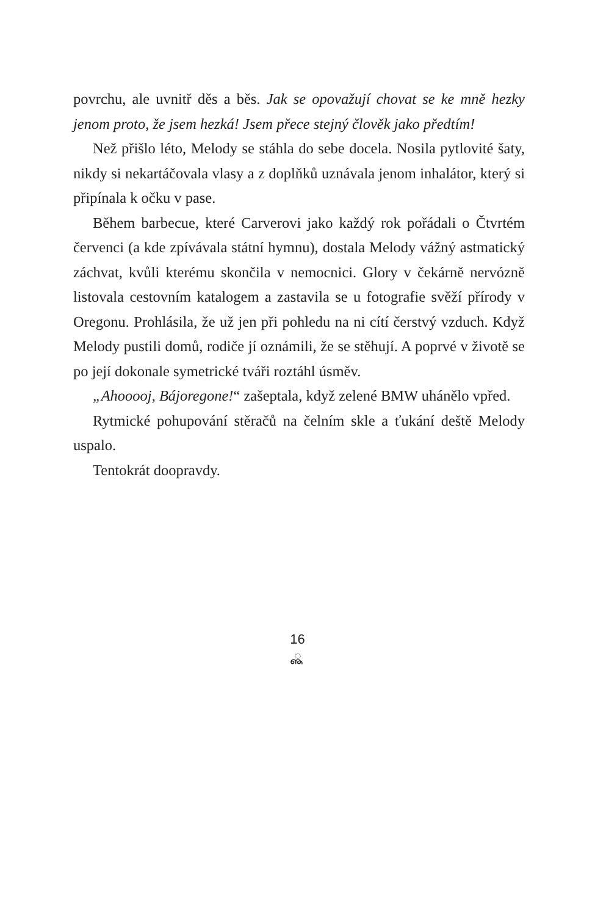povrchu, ale uvnitř děs a běs. Jak se opovažují chovat se ke mně hezky jenom proto, že jsem hezká! Jsem přece stejný člověk jako předtím!
Než přišlo léto, Melody se stáhla do sebe docela. Nosila pytlovité šaty, nikdy si nekartáčovala vlasy a z doplňků uznávala jenom inhalátor, který si připínala k očku v pase.
Během barbecue, které Carverovi jako každý rok pořádali o Čtvrtém červenci (a kde zpívávala státní hymnu), dostala Melody vážný astmatický záchvat, kvůli kterému skončila v nemocnici. Glory v čekárně nervózně listovala cestovním katalogem a zastavila se u fotografie svěží přírody v Oregonu. Prohlásila, že už jen při pohledu na ni cítí čerstvý vzduch. Když Melody pustili domů, rodiče jí oznámili, že se stěhují. A poprvé v životě se po její dokonale symetrické tváři roztáhl úsměv.
„Ahooooj, Bájoregone!“ zašeptala, když zelené BMW uhánělo vpřed.
Rytmické pohupování stěračů na čelním skle a ťukání deště Melody uspalo.
Tentokrát doopravdy.
16
ൣ